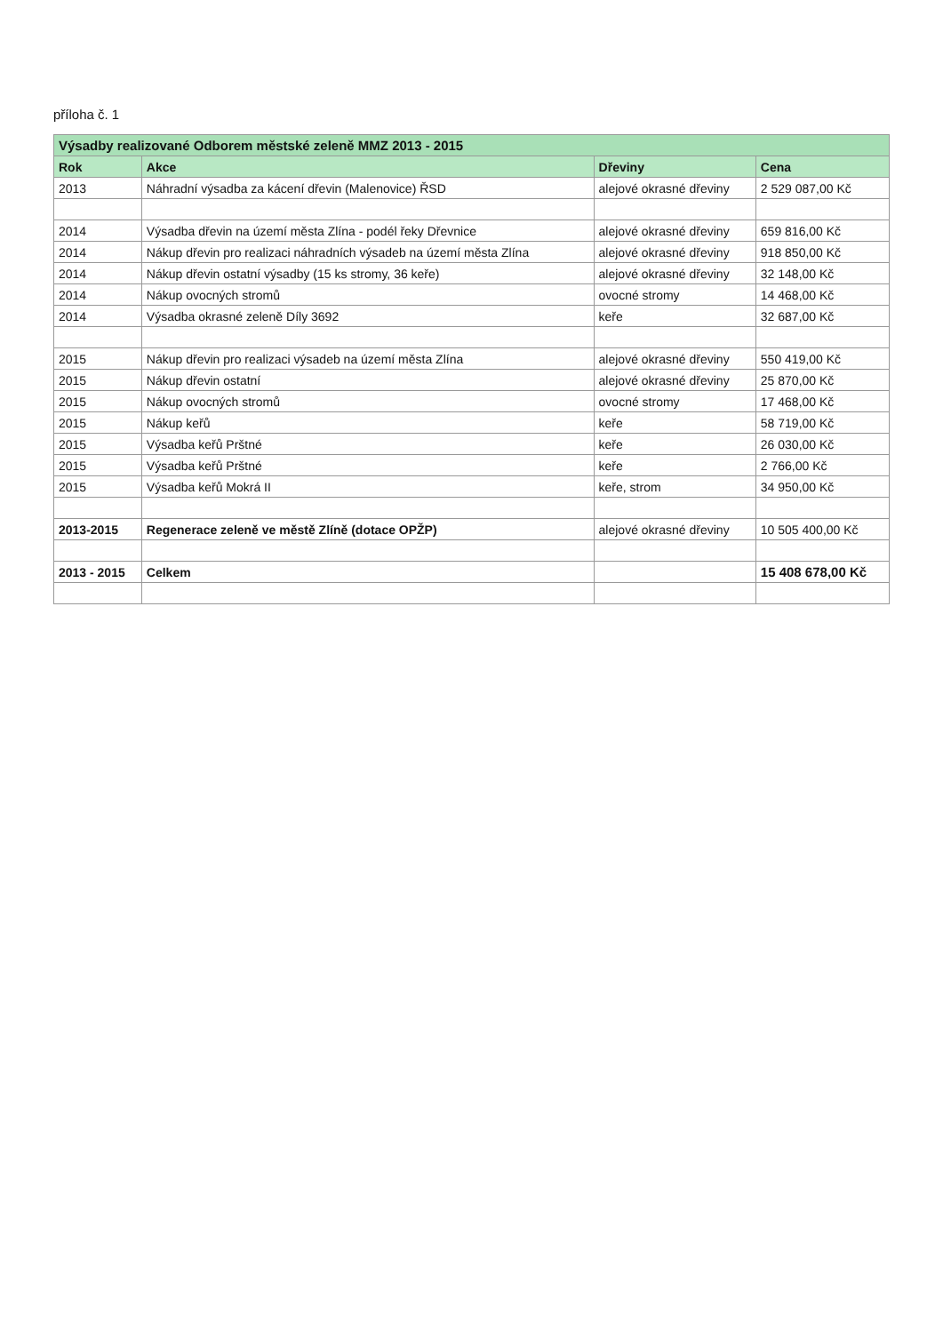příloha č. 1
| Výsadby realizované Odborem městské zeleně MMZ 2013 - 2015 | | | |
| Rok | Akce | Dřeviny | Cena |
| 2013 | Náhradní výsadba za kácení dřevin (Malenovice) ŘSD | alejové okrasné dřeviny | 2 529 087,00 Kč |
| 2014 | Výsadba dřevin na území města Zlína - podél řeky Dřevnice | alejové okrasné dřeviny | 659 816,00 Kč |
| 2014 | Nákup dřevin pro realizaci náhradních výsadeb na území města Zlína | alejové okrasné dřeviny | 918 850,00 Kč |
| 2014 | Nákup dřevin ostatní výsadby (15 ks stromy, 36 keře) | alejové okrasné dřeviny | 32 148,00 Kč |
| 2014 | Nákup ovocných stromů | ovocné stromy | 14 468,00 Kč |
| 2014 | Výsadba okrasné zeleně Díly 3692 | keře | 32 687,00 Kč |
| 2015 | Nákup dřevin pro realizaci výsadeb na území města Zlína | alejové okrasné dřeviny | 550 419,00 Kč |
| 2015 | Nákup dřevin ostatní | alejové okrasné dřeviny | 25 870,00 Kč |
| 2015 | Nákup ovocných stromů | ovocné stromy | 17 468,00 Kč |
| 2015 | Nákup keřů | keře | 58 719,00 Kč |
| 2015 | Výsadba keřů Prštné | keře | 26 030,00 Kč |
| 2015 | Výsadba keřů Prštné | keře | 2 766,00 Kč |
| 2015 | Výsadba keřů Mokrá II | keře, strom | 34 950,00 Kč |
| 2013-2015 | Regenerace zeleně ve městě Zlíně (dotace OPŽP) | alejové okrasné dřeviny | 10 505 400,00 Kč |
| 2013 - 2015 | Celkem | | 15 408 678,00 Kč |